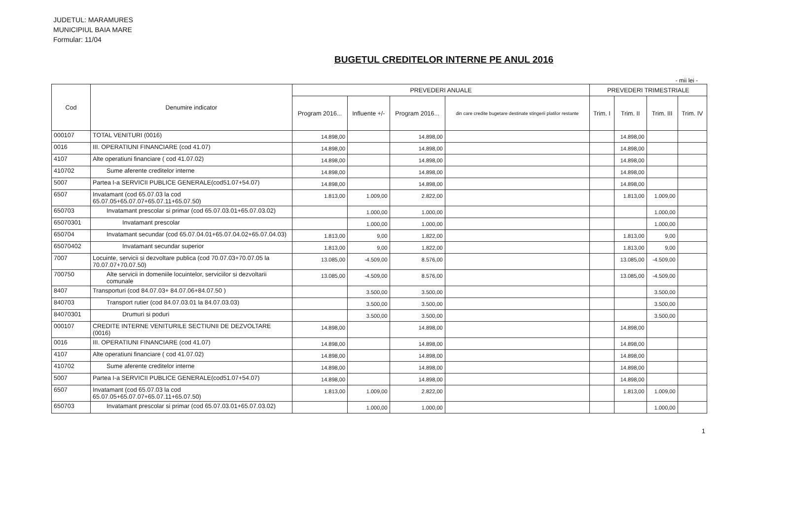JUDETUL: MARAMURES
MUNICIPIUL BAIA MARE
Formular: 11/04
BUGETUL CREDITELOR INTERNE PE ANUL 2016
- mii lei -
| Cod | Denumire indicator | PREVEDERI ANUALE | | | | PREVEDERI TRIMESTRIALE | | | |
| --- | --- | --- | --- | --- | --- | --- | --- | --- | --- |
| | | Program 2016... | Influente +/- | Program 2016... | din care credite bugetare destinate stingerii platilor restante | Trim. I | Trim. II | Trim. III | Trim. IV |
| 000107 | TOTAL VENITURI (0016) | 14.898,00 | | 14.898,00 | | | 14.898,00 | | |
| 0016 | III. OPERATIUNI FINANCIARE (cod 41.07) | 14.898,00 | | 14.898,00 | | | 14.898,00 | | |
| 4107 | Alte operatiuni financiare ( cod 41.07.02) | 14.898,00 | | 14.898,00 | | | 14.898,00 | | |
| 410702 | Sume aferente creditelor interne | 14.898,00 | | 14.898,00 | | | 14.898,00 | | |
| 5007 | Partea I-a SERVICII PUBLICE GENERALE(cod51.07+54.07) | 14.898,00 | | 14.898,00 | | | 14.898,00 | | |
| 6507 | Invatamant (cod 65.07.03 la cod 65.07.05+65.07.07+65.07.11+65.07.50) | 1.813,00 | 1.009,00 | 2.822,00 | | | 1.813,00 | 1.009,00 | |
| 650703 | Invatamant prescolar si primar (cod 65.07.03.01+65.07.03.02) | | 1.000,00 | 1.000,00 | | | | 1.000,00 | |
| 65070301 | Invatamant prescolar | | 1.000,00 | 1.000,00 | | | | 1.000,00 | |
| 650704 | Invatamant secundar (cod 65.07.04.01+65.07.04.02+65.07.04.03) | 1.813,00 | 9,00 | 1.822,00 | | | 1.813,00 | 9,00 | |
| 65070402 | Invatamant secundar superior | 1.813,00 | 9,00 | 1.822,00 | | | 1.813,00 | 9,00 | |
| 7007 | Locuinte, servicii si dezvoltare publica (cod 70.07.03+70.07.05 la 70.07.07+70.07.50) | 13.085,00 | -4.509,00 | 8.576,00 | | | 13.085,00 | -4.509,00 | |
| 700750 | Alte servicii in domeniile locuintelor, serviciilor si dezvoltarii comunale | 13.085,00 | -4.509,00 | 8.576,00 | | | 13.085,00 | -4.509,00 | |
| 8407 | Transporturi (cod 84.07.03+ 84.07.06+84.07.50 ) | | 3.500,00 | 3.500,00 | | | | 3.500,00 | |
| 840703 | Transport rutier (cod 84.07.03.01 la 84.07.03.03) | | 3.500,00 | 3.500,00 | | | | 3.500,00 | |
| 84070301 | Drumuri si poduri | | 3.500,00 | 3.500,00 | | | | 3.500,00 | |
| 000107 | CREDITE INTERNE VENITURILE SECTIUNII DE DEZVOLTARE (0016) | 14.898,00 | | 14.898,00 | | | 14.898,00 | | |
| 0016 | III. OPERATIUNI FINANCIARE (cod 41.07) | 14.898,00 | | 14.898,00 | | | 14.898,00 | | |
| 4107 | Alte operatiuni financiare ( cod 41.07.02) | 14.898,00 | | 14.898,00 | | | 14.898,00 | | |
| 410702 | Sume aferente creditelor interne | 14.898,00 | | 14.898,00 | | | 14.898,00 | | |
| 5007 | Partea I-a SERVICII PUBLICE GENERALE(cod51.07+54.07) | 14.898,00 | | 14.898,00 | | | 14.898,00 | | |
| 6507 | Invatamant (cod 65.07.03 la cod 65.07.05+65.07.07+65.07.11+65.07.50) | 1.813,00 | 1.009,00 | 2.822,00 | | | 1.813,00 | 1.009,00 | |
| 650703 | Invatamant prescolar si primar (cod 65.07.03.01+65.07.03.02) | | 1.000,00 | 1.000,00 | | | | 1.000,00 | |
1